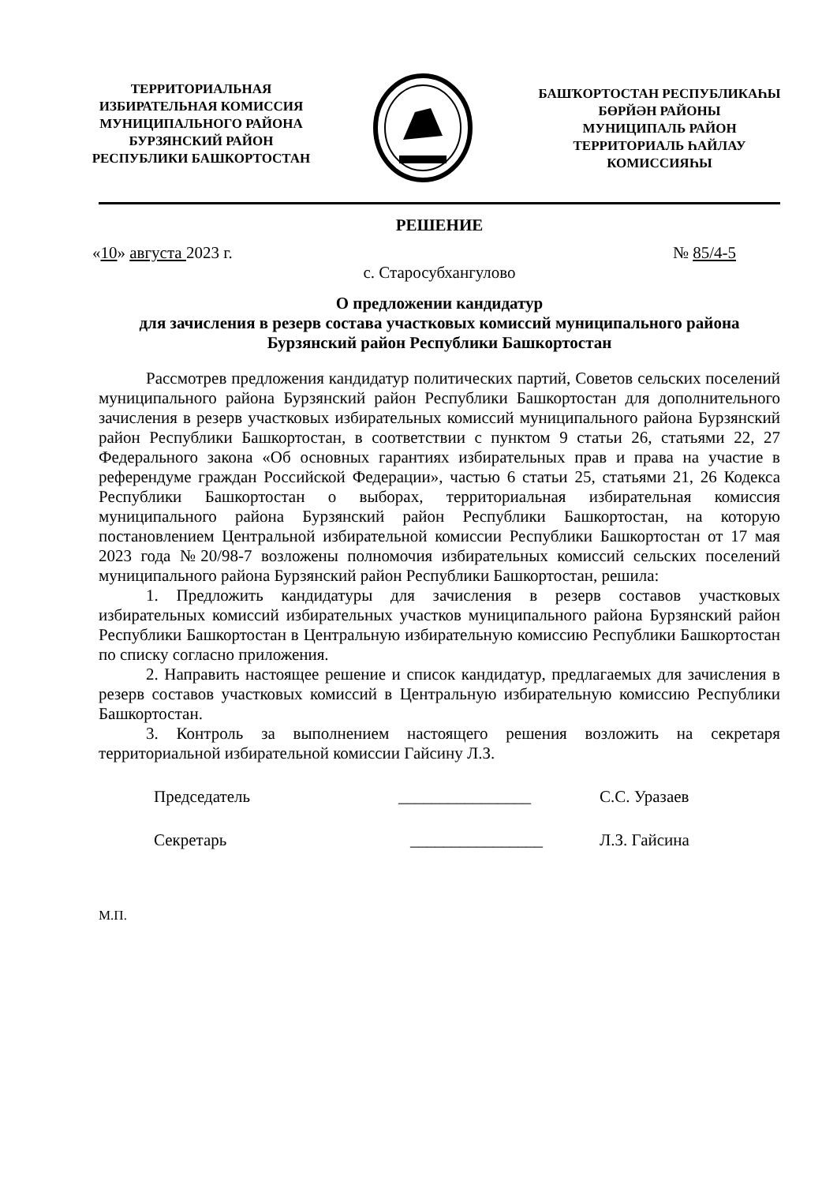ТЕРРИТОРИАЛЬНАЯ
ИЗБИРАТЕЛЬНАЯ КОМИССИЯ
МУНИЦИПАЛЬНОГО РАЙОНА
БУРЗЯНСКИЙ РАЙОН
РЕСПУБЛИКИ БАШКОРТОСТАН
БАШҠОРТОСТАН РЕСПУБЛИКАҺЫ
БӨРЙӘН РАЙОНЫ
МУНИЦИПАЛЬ РАЙОН
ТЕРРИТОРИАЛЬ ҺАЙЛАУ
КОМИССИЯҺЫ
РЕШЕНИЕ
«10» августа 2023 г. № 85/4-5
с. Старосубхангулово
О предложении кандидатур
для зачисления в резерв состава участковых комиссий муниципального района Бурзянский район Республики Башкортостан
Рассмотрев предложения кандидатур политических партий, Советов сельских поселений муниципального района Бурзянский район Республики Башкортостан для дополнительного зачисления в резерв участковых избирательных комиссий муниципального района Бурзянский район Республики Башкортостан, в соответствии с пунктом 9 статьи 26, статьями 22, 27 Федерального закона «Об основных гарантиях избирательных прав и права на участие в референдуме граждан Российской Федерации», частью 6 статьи 25, статьями 21, 26 Кодекса Республики Башкортостан о выборах, территориальная избирательная комиссия муниципального района Бурзянский район Республики Башкортостан, на которую постановлением Центральной избирательной комиссии Республики Башкортостан от 17 мая 2023 года №20/98-7 возложены полномочия избирательных комиссий сельских поселений муниципального района Бурзянский район Республики Башкортостан, решила:
1. Предложить кандидатуры для зачисления в резерв составов участковых избирательных комиссий избирательных участков муниципального района Бурзянский район Республики Башкортостан в Центральную избирательную комиссию Республики Башкортостан по списку согласно приложения.
2. Направить настоящее решение и список кандидатур, предлагаемых для зачисления в резерв составов участковых комиссий в Центральную избирательную комиссию Республики Башкортостан.
3. Контроль за выполнением настоящего решения возложить на секретаря территориальной избирательной комиссии Гайсину Л.З.
Председатель ________________ С.С. Уразаев
Секретарь ________________ Л.З. Гайсина
М.П.